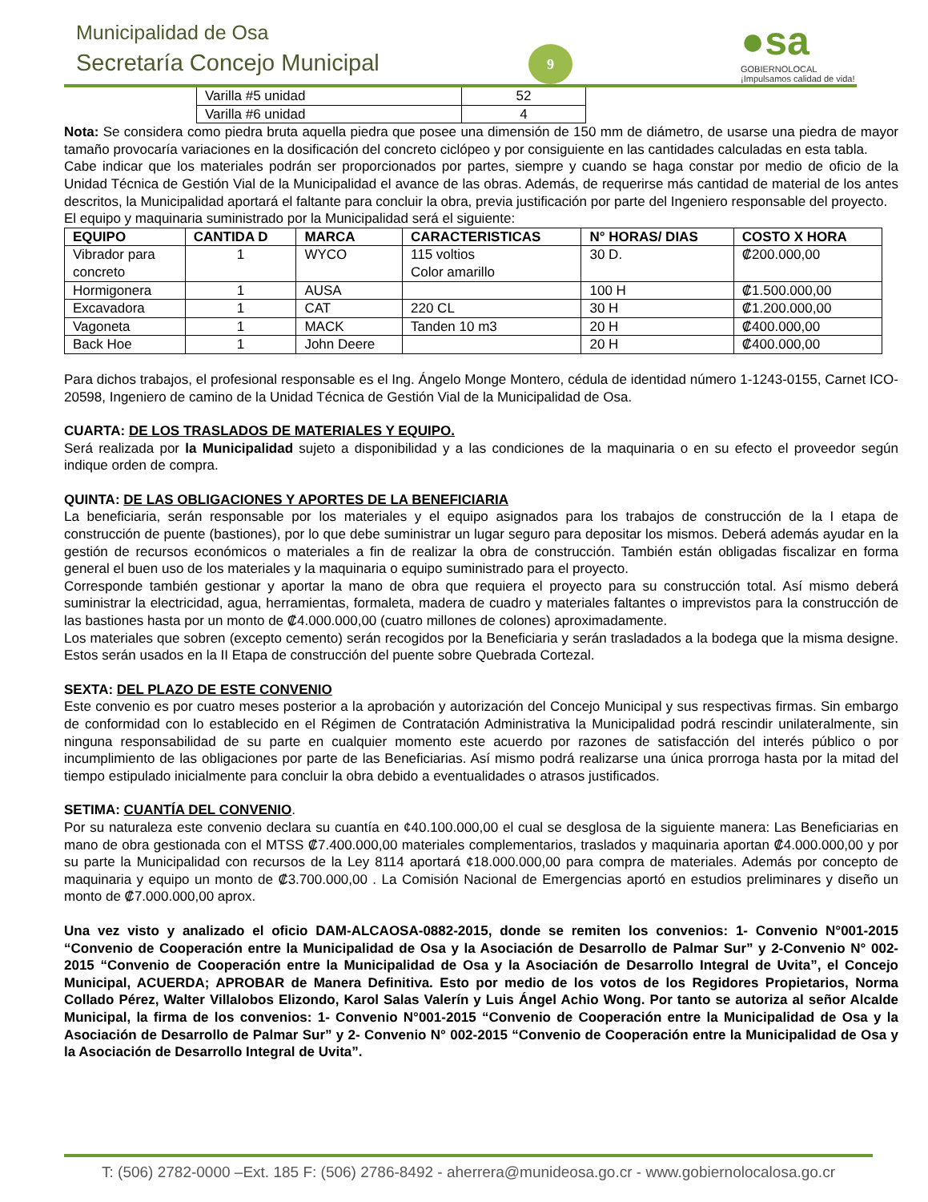Municipalidad de Osa
Secretaría Concejo Municipal 9
●sa
GOBIERNOLOCAL
¡Impulsamos calidad de vida!
| Varilla #5 unidad | 52 |
| Varilla #6 unidad | 4 |
Nota: Se considera como piedra bruta aquella piedra que posee una dimensión de 150 mm de diámetro, de usarse una piedra de mayor tamaño provocaría variaciones en la dosificación del concreto ciclópeo y por consiguiente en las cantidades calculadas en esta tabla.
Cabe indicar que los materiales podrán ser proporcionados por partes, siempre y cuando se haga constar por medio de oficio de la Unidad Técnica de Gestión Vial de la Municipalidad el avance de las obras. Además, de requerirse más cantidad de material de los antes descritos, la Municipalidad aportará el faltante para concluir la obra, previa justificación por parte del Ingeniero responsable del proyecto.
El equipo y maquinaria suministrado por la Municipalidad será el siguiente:
| EQUIPO | CANTIDA D | MARCA | CARACTERISTICAS | N° HORAS/ DIAS | COSTO X HORA |
| --- | --- | --- | --- | --- | --- |
| Vibrador para concreto | 1 | WYCO | 115 voltios Color amarillo | 30 D. | ₡200.000,00 |
| Hormigonera | 1 | AUSA | | 100 H | ₡1.500.000,00 |
| Excavadora | 1 | CAT | 220 CL | 30 H | ₡1.200.000,00 |
| Vagoneta | 1 | MACK | Tanden 10 m3 | 20 H | ₡400.000,00 |
| Back Hoe | 1 | John Deere | | 20 H | ₡400.000,00 |
Para dichos trabajos, el profesional responsable es el Ing. Ángelo Monge Montero, cédula de identidad número 1-1243-0155, Carnet ICO-20598, Ingeniero de camino de la Unidad Técnica de Gestión Vial de la Municipalidad de Osa.
CUARTA: DE LOS TRASLADOS DE MATERIALES Y EQUIPO.
Será realizada por la Municipalidad sujeto a disponibilidad y a las condiciones de la maquinaria o en su efecto el proveedor según indique orden de compra.
QUINTA: DE LAS OBLIGACIONES Y APORTES DE LA BENEFICIARIA
La beneficiaria, serán responsable por los materiales y el equipo asignados para los trabajos de construcción de la I etapa de construcción de puente (bastiones), por lo que debe suministrar un lugar seguro para depositar los mismos. Deberá además ayudar en la gestión de recursos económicos o materiales a fin de realizar la obra de construcción. También están obligadas fiscalizar en forma general el buen uso de los materiales y la maquinaria o equipo suministrado para el proyecto.
Corresponde también gestionar y aportar la mano de obra que requiera el proyecto para su construcción total. Así mismo deberá suministrar la electricidad, agua, herramientas, formaleta, madera de cuadro y materiales faltantes o imprevistos para la construcción de las bastiones hasta por un monto de ₡4.000.000,00 (cuatro millones de colones) aproximadamente.
Los materiales que sobren (excepto cemento) serán recogidos por la Beneficiaria y serán trasladados a la bodega que la misma designe. Estos serán usados en la II Etapa de construcción del puente sobre Quebrada Cortezal.
SEXTA: DEL PLAZO DE ESTE CONVENIO
Este convenio es por cuatro meses posterior a la aprobación y autorización del Concejo Municipal y sus respectivas firmas. Sin embargo de conformidad con lo establecido en el Régimen de Contratación Administrativa la Municipalidad podrá rescindir unilateralmente, sin ninguna responsabilidad de su parte en cualquier momento este acuerdo por razones de satisfacción del interés público o por incumplimiento de las obligaciones por parte de las Beneficiarias. Así mismo podrá realizarse una única prorroga hasta por la mitad del tiempo estipulado inicialmente para concluir la obra debido a eventualidades o atrasos justificados.
SETIMA: CUANTÍA DEL CONVENIO.
Por su naturaleza este convenio declara su cuantía en ¢40.100.000,00 el cual se desglosa de la siguiente manera: Las Beneficiarias en mano de obra gestionada con el MTSS ₡7.400.000,00 materiales complementarios, traslados y maquinaria aportan ₡4.000.000,00 y por su parte la Municipalidad con recursos de la Ley 8114 aportará ¢18.000.000,00 para compra de materiales. Además por concepto de maquinaria y equipo un monto de ₡3.700.000,00 . La Comisión Nacional de Emergencias aportó en estudios preliminares y diseño un monto de ₡7.000.000,00 aprox.
Una vez visto y analizado el oficio DAM-ALCAOSA-0882-2015, donde se remiten los convenios: 1- Convenio N°001-2015 “Convenio de Cooperación entre la Municipalidad de Osa y la Asociación de Desarrollo de Palmar Sur” y 2-Convenio N° 002-2015 “Convenio de Cooperación entre la Municipalidad de Osa y la Asociación de Desarrollo Integral de Uvita”, el Concejo Municipal, ACUERDA; APROBAR de Manera Definitiva. Esto por medio de los votos de los Regidores Propietarios, Norma Collado Pérez, Walter Villalobos Elizondo, Karol Salas Valerín y Luis Ángel Achio Wong. Por tanto se autoriza al señor Alcalde Municipal, la firma de los convenios: 1- Convenio N°001-2015 “Convenio de Cooperación entre la Municipalidad de Osa y la Asociación de Desarrollo de Palmar Sur” y 2- Convenio N° 002-2015 “Convenio de Cooperación entre la Municipalidad de Osa y la Asociación de Desarrollo Integral de Uvita”.
T: (506) 2782-0000 –Ext. 185 F: (506) 2786-8492 - aherrera@munideosa.go.cr - www.gobiernolocalosa.go.cr